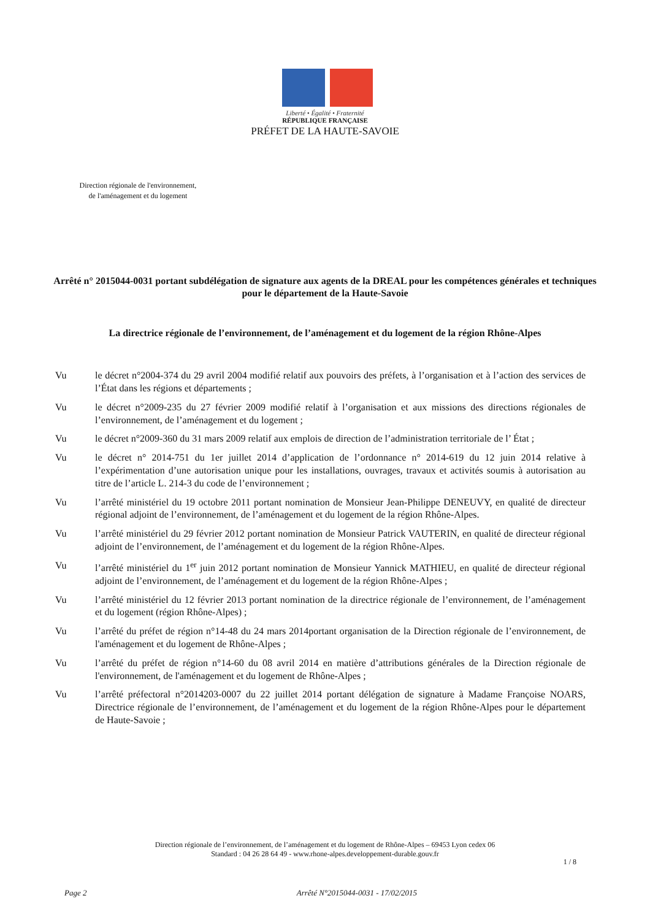Liberté • Égalité • Fraternité
RÉPUBLIQUE FRANÇAISE
PRÉFET DE LA HAUTE-SAVOIE
Direction régionale de l'environnement,
de l'aménagement et du logement
Arrêté n° 2015044-0031 portant subdélégation de signature aux agents de la DREAL pour les compétences générales et techniques
pour le département de la Haute-Savoie
La directrice régionale de l’environnement, de l’aménagement et du logement de la région Rhône-Alpes
Vu le décret n°2004-374 du 29 avril 2004 modifié relatif aux pouvoirs des préfets, à l’organisation et à l’action des services de l’État dans les régions et départements ;
Vu le décret n°2009-235 du 27 février 2009 modifié relatif à l’organisation et aux missions des directions régionales de l’environnement, de l’aménagement et du logement ;
Vu le décret n°2009-360 du 31 mars 2009 relatif aux emplois de direction de l’administration territoriale de l’ État ;
Vu le décret n° 2014-751 du 1er juillet 2014 d’application de l’ordonnance n° 2014-619 du 12 juin 2014 relative à l’expérimentation d’une autorisation unique pour les installations, ouvrages, travaux et activités soumis à autorisation au titre de l’article L. 214-3 du code de l’environnement ;
Vu l’arrêté ministériel du 19 octobre 2011 portant nomination de Monsieur Jean-Philippe DENEUVY, en qualité de directeur régional adjoint de l’environnement, de l’aménagement et du logement de la région Rhône-Alpes.
Vu l’arrêté ministériel du 29 février 2012 portant nomination de Monsieur Patrick VAUTERIN, en qualité de directeur régional adjoint de l’environnement, de l’aménagement et du logement de la région Rhône-Alpes.
Vu l’arrêté ministériel du 1<sup>er</sup> juin 2012 portant nomination de Monsieur Yannick MATHIEU, en qualité de directeur régional adjoint de l’environnement, de l’aménagement et du logement de la région Rhône-Alpes ;
Vu l’arrêté ministériel du 12 février 2013 portant nomination de la directrice régionale de l’environnement, de l’aménagement et du logement (région Rhône-Alpes) ;
Vu l’arrêté du préfet de région n°14-48 du 24 mars 2014portant organisation de la Direction régionale de l’environnement, de l'aménagement et du logement de Rhône-Alpes ;
Vu l’arrêté du préfet de région n°14-60 du 08 avril 2014 en matière d’attributions générales de la Direction régionale de l'environnement, de l'aménagement et du logement de Rhône-Alpes ;
Vu l’arrêté préfectoral n°2014203-0007 du 22 juillet 2014 portant délégation de signature à Madame Françoise NOARS, Directrice régionale de l’environnement, de l’aménagement et du logement de la région Rhône-Alpes pour le département de Haute-Savoie ;
Direction régionale de l’environnement, de l’aménagement et du logement de Rhône-Alpes – 69453 Lyon cedex 06
Standard : 04 26 28 64 49 - www.rhone-alpes.developpement-durable.gouv.fr
1 / 8
Page 2 Arrêté N°2015044-0031 - 17/02/2015